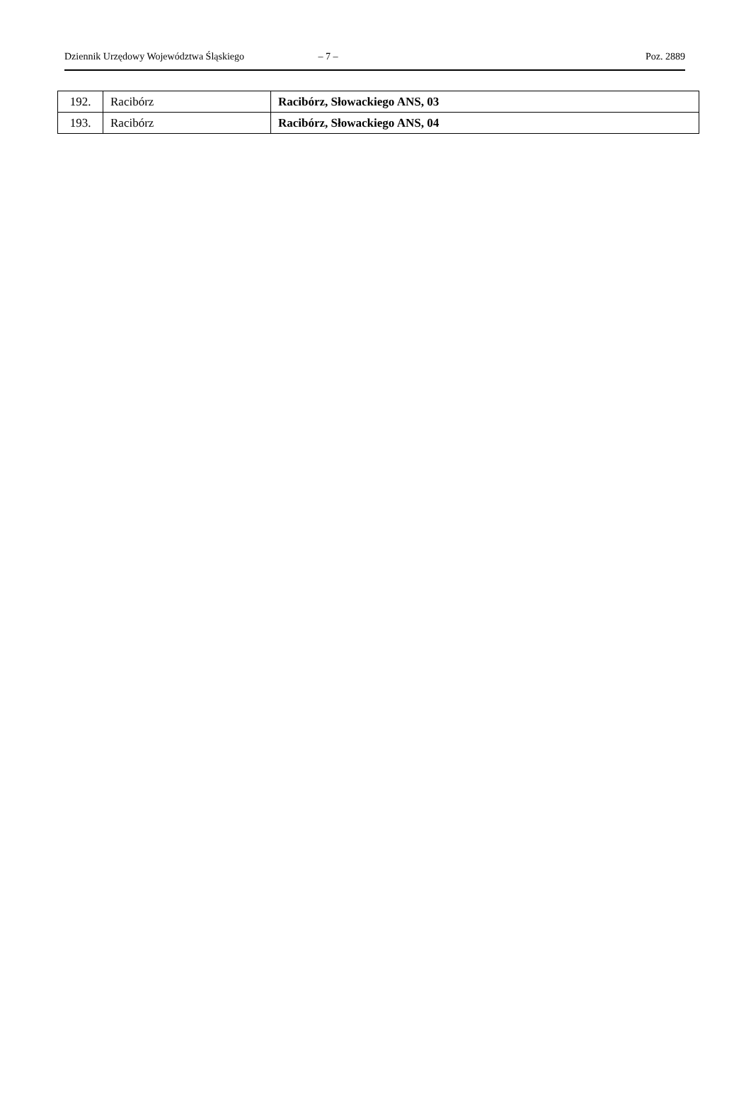Dziennik Urzędowy Województwa Śląskiego – 7 – Poz. 2889
| 192. | Racibórz | Racibórz, Słowackiego ANS, 03 |
| 193. | Racibórz | Racibórz, Słowackiego ANS, 04 |